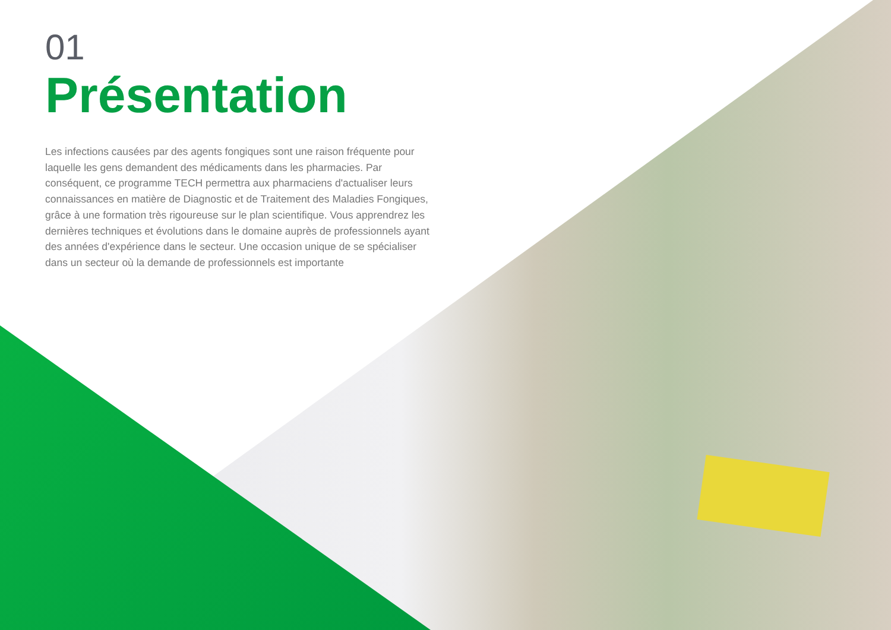01
Présentation
Les infections causées par des agents fongiques sont une raison fréquente pour laquelle les gens demandent des médicaments dans les pharmacies. Par conséquent, ce programme TECH permettra aux pharmaciens d'actualiser leurs connaissances en matière de Diagnostic et de Traitement des Maladies Fongiques, grâce à une formation très rigoureuse sur le plan scientifique. Vous apprendrez les dernières techniques et évolutions dans le domaine auprès de professionnels ayant des années d'expérience dans le secteur. Une occasion unique de se spécialiser dans un secteur où la demande de professionnels est importante